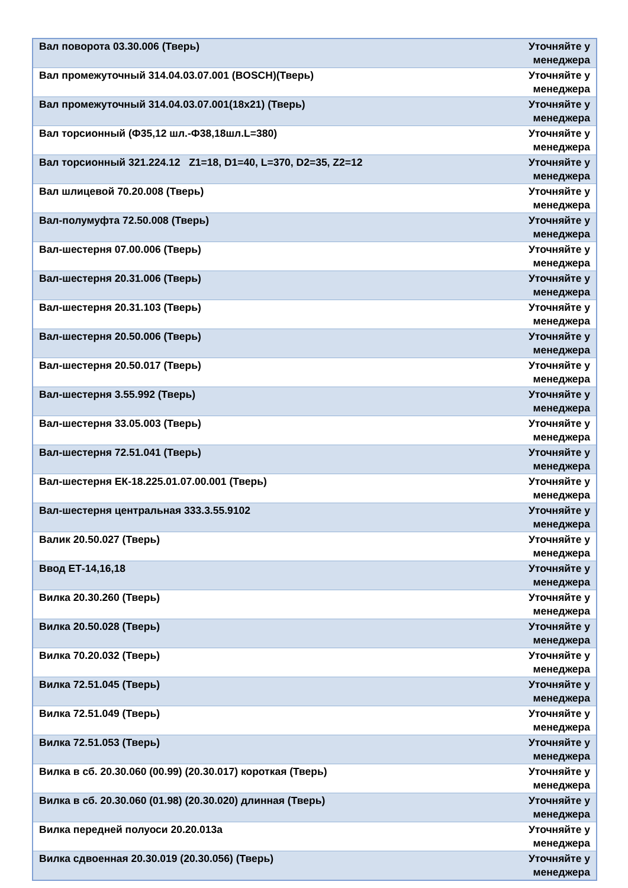| Вал поворота 03.30.006 (Тверь) | Уточняйте у менеджера |
| Вал промежуточный 314.04.03.07.001 (BOSCH)(Тверь) | Уточняйте у менеджера |
| Вал промежуточный 314.04.03.07.001(18х21) (Тверь) | Уточняйте у менеджера |
| Вал торсионный (Ф35,12 шл.-Ф38,18шл.L=380) | Уточняйте у менеджера |
| Вал торсионный 321.224.12 Z1=18, D1=40, L=370, D2=35, Z2=12 | Уточняйте у менеджера |
| Вал шлицевой 70.20.008 (Тверь) | Уточняйте у менеджера |
| Вал-полумуфта 72.50.008 (Тверь) | Уточняйте у менеджера |
| Вал-шестерня 07.00.006 (Тверь) | Уточняйте у менеджера |
| Вал-шестерня 20.31.006 (Тверь) | Уточняйте у менеджера |
| Вал-шестерня 20.31.103 (Тверь) | Уточняйте у менеджера |
| Вал-шестерня 20.50.006 (Тверь) | Уточняйте у менеджера |
| Вал-шестерня 20.50.017 (Тверь) | Уточняйте у менеджера |
| Вал-шестерня 3.55.992 (Тверь) | Уточняйте у менеджера |
| Вал-шестерня 33.05.003 (Тверь) | Уточняйте у менеджера |
| Вал-шестерня 72.51.041 (Тверь) | Уточняйте у менеджера |
| Вал-шестерня ЕК-18.225.01.07.00.001 (Тверь) | Уточняйте у менеджера |
| Вал-шестерня центральная 333.3.55.9102 | Уточняйте у менеджера |
| Валик 20.50.027 (Тверь) | Уточняйте у менеджера |
| Ввод ЕТ-14,16,18 | Уточняйте у менеджера |
| Вилка 20.30.260 (Тверь) | Уточняйте у менеджера |
| Вилка 20.50.028 (Тверь) | Уточняйте у менеджера |
| Вилка 70.20.032 (Тверь) | Уточняйте у менеджера |
| Вилка 72.51.045 (Тверь) | Уточняйте у менеджера |
| Вилка 72.51.049 (Тверь) | Уточняйте у менеджера |
| Вилка 72.51.053 (Тверь) | Уточняйте у менеджера |
| Вилка в сб. 20.30.060 (00.99) (20.30.017) короткая (Тверь) | Уточняйте у менеджера |
| Вилка в сб. 20.30.060 (01.98) (20.30.020) длинная (Тверь) | Уточняйте у менеджера |
| Вилка передней полуоси 20.20.013а | Уточняйте у менеджера |
| Вилка сдвоенная 20.30.019 (20.30.056) (Тверь) | Уточняйте у менеджера |